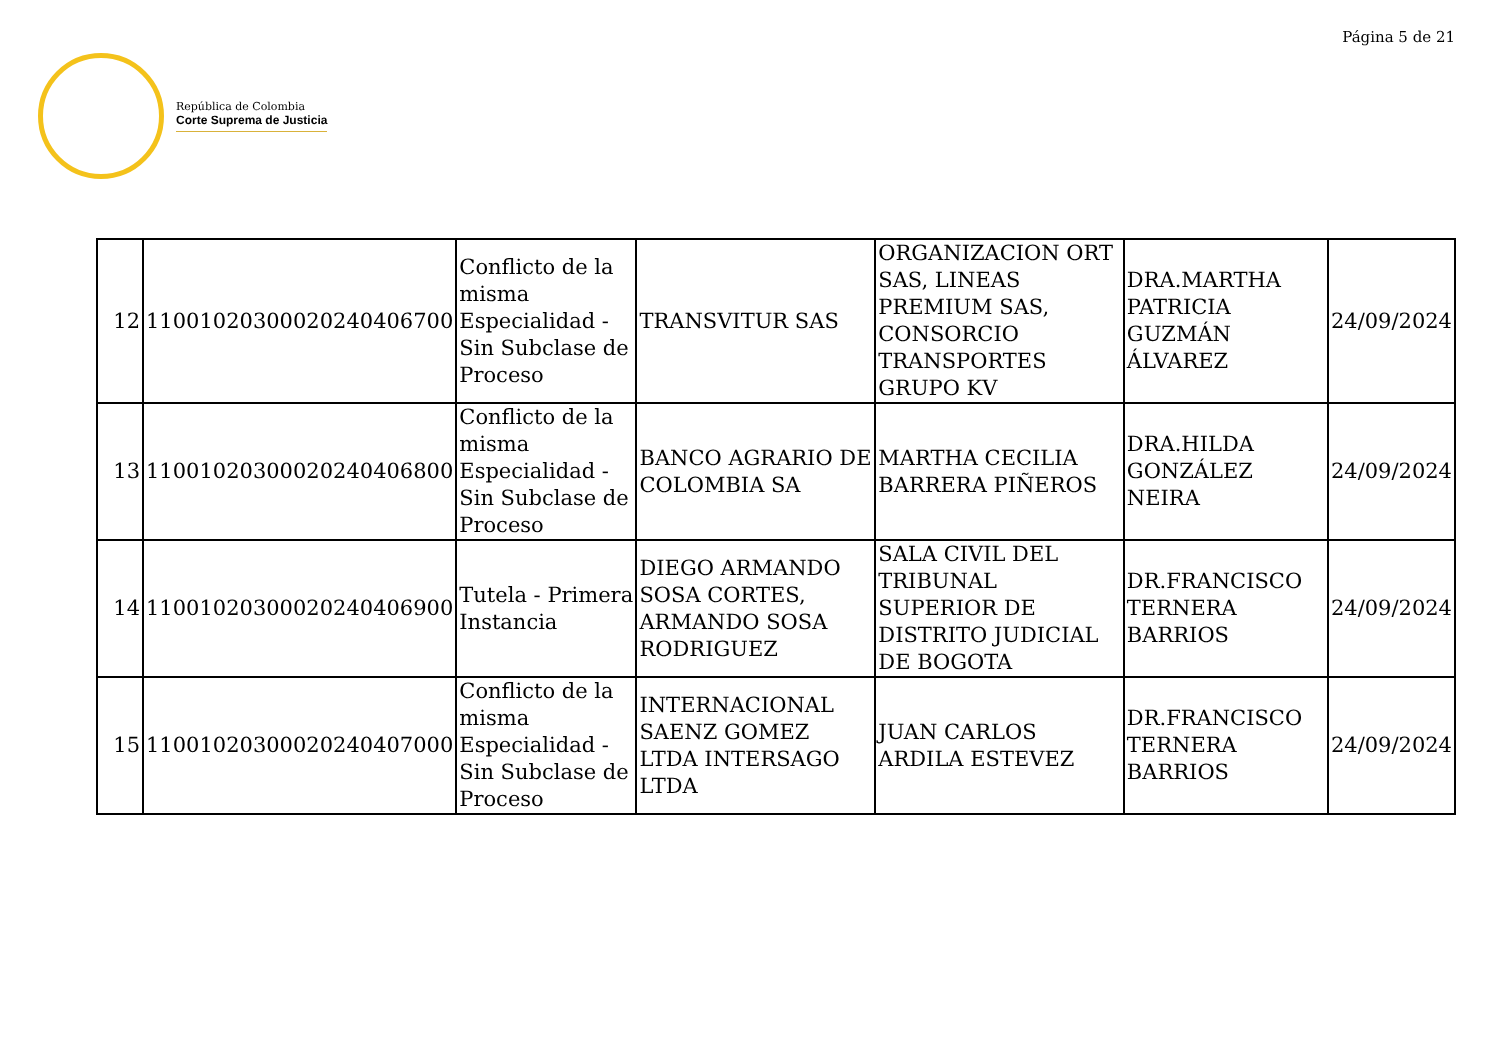Página 5 de 21
República de Colombia
Corte Suprema de Justicia
| 12 | 11001020300020240406700 | Conflicto de la misma Especialidad - Sin Subclase de Proceso | TRANSVITUR SAS | ORGANIZACION ORT SAS, LINEAS PREMIUM SAS, CONSORCIO TRANSPORTES GRUPO KV | DRA.MARTHA PATRICIA GUZMÁN ÁLVAREZ | 24/09/2024 |
| 13 | 11001020300020240406800 | Conflicto de la misma Especialidad - Sin Subclase de Proceso | BANCO AGRARIO DE COLOMBIA SA | MARTHA CECILIA BARRERA PIÑEROS | DRA.HILDA GONZÁLEZ NEIRA | 24/09/2024 |
| 14 | 11001020300020240406900 | Tutela - Primera Instancia | DIEGO ARMANDO SOSA CORTES, ARMANDO SOSA RODRIGUEZ | SALA CIVIL DEL TRIBUNAL SUPERIOR DE DISTRITO JUDICIAL DE BOGOTA | DR.FRANCISCO TERNERA BARRIOS | 24/09/2024 |
| 15 | 11001020300020240407000 | Conflicto de la misma Especialidad - Sin Subclase de Proceso | INTERNACIONAL SAENZ GOMEZ LTDA INTERSAGO LTDA | JUAN CARLOS ARDILA ESTEVEZ | DR.FRANCISCO TERNERA BARRIOS | 24/09/2024 |